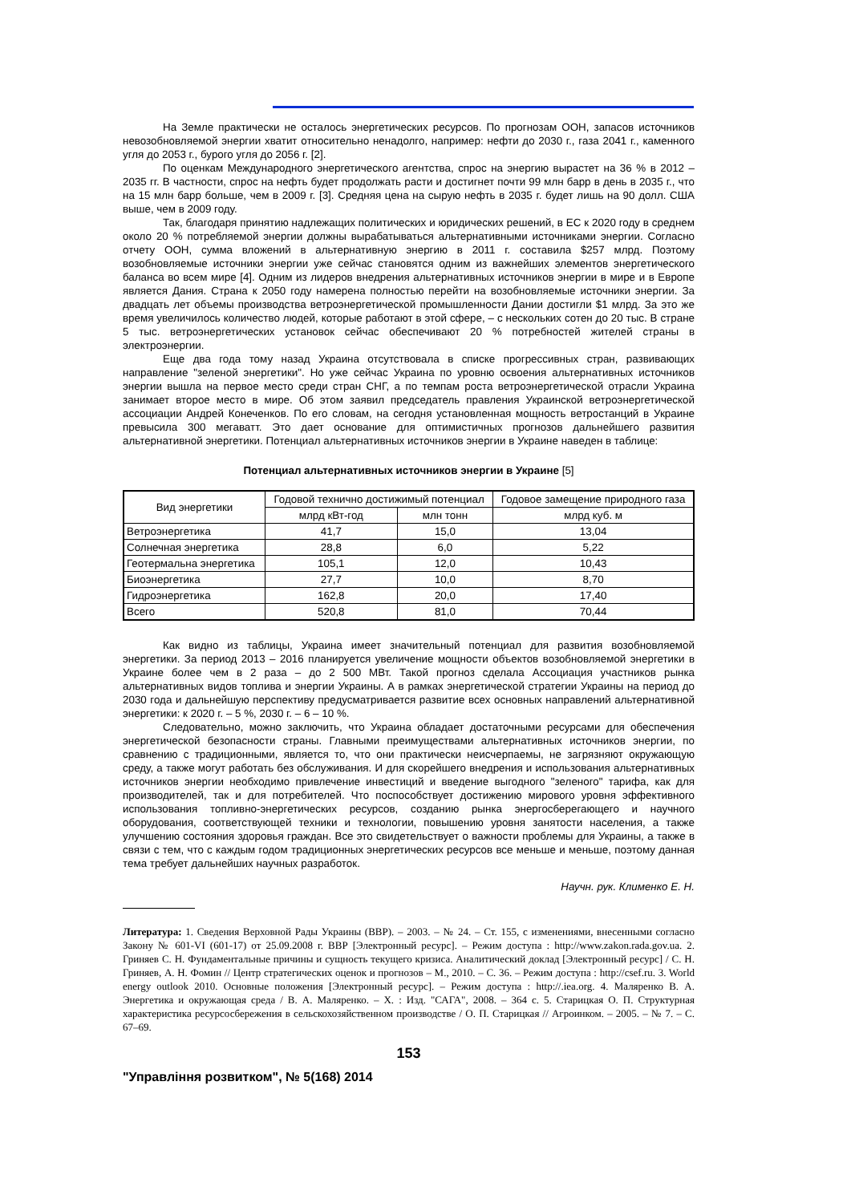На Земле практически не осталось энергетических ресурсов. По прогнозам ООН, запасов источников невозобновляемой энергии хватит относительно ненадолго, например: нефти до 2030 г., газа 2041 г., каменного угля до 2053 г., бурого угля до 2056 г. [2].
По оценкам Международного энергетического агентства, спрос на энергию вырастет на 36 % в 2012 – 2035 гг. В частности, спрос на нефть будет продолжать расти и достигнет почти 99 млн барр в день в 2035 г., что на 15 млн барр больше, чем в 2009 г. [3]. Средняя цена на сырую нефть в 2035 г. будет лишь на 90 долл. США выше, чем в 2009 году.
Так, благодаря принятию надлежащих политических и юридических решений, в ЕС к 2020 году в среднем около 20 % потребляемой энергии должны вырабатываться альтернативными источниками энергии. Согласно отчету ООН, сумма вложений в альтернативную энергию в 2011 г. составила $257 млрд. Поэтому возобновляемые источники энергии уже сейчас становятся одним из важнейших элементов энергетического баланса во всем мире [4]. Одним из лидеров внедрения альтернативных источников энергии в мире и в Европе является Дания. Страна к 2050 году намерена полностью перейти на возобновляемые источники энергии. За двадцать лет объемы производства ветроэнергетической промышленности Дании достигли $1 млрд. За это же время увеличилось количество людей, которые работают в этой сфере, – с нескольких сотен до 20 тыс. В стране 5 тыс. ветроэнергетических установок сейчас обеспечивают 20 % потребностей жителей страны в электроэнергии.
Еще два года тому назад Украина отсутствовала в списке прогрессивных стран, развивающих направление "зеленой энергетики". Но уже сейчас Украина по уровню освоения альтернативных источников энергии вышла на первое место среди стран СНГ, а по темпам роста ветроэнергетической отрасли Украина занимает второе место в мире. Об этом заявил председатель правления Украинской ветроэнергетической ассоциации Андрей Конеченков. По его словам, на сегодня установленная мощность ветростанций в Украине превысила 300 мегаватт. Это дает основание для оптимистичных прогнозов дальнейшего развития альтернативной энергетики. Потенциал альтернативных источников энергии в Украине наведен в таблице:
Потенциал альтернативных источников энергии в Украине [5]
| Вид энергетики | Годовой технично достижимый потенциал | | Годовое замещение природного газа |
| --- | --- | --- | --- |
| | млрд кВт-год | млн тонн | млрд куб. м |
| Ветроэнергетика | 41,7 | 15,0 | 13,04 |
| Солнечная энергетика | 28,8 | 6,0 | 5,22 |
| Геотермальна энергетика | 105,1 | 12,0 | 10,43 |
| Биоэнергетика | 27,7 | 10,0 | 8,70 |
| Гидроэнергетика | 162,8 | 20,0 | 17,40 |
| Всего | 520,8 | 81,0 | 70,44 |
Как видно из таблицы, Украина имеет значительный потенциал для развития возобновляемой энергетики. За период 2013 – 2016 планируется увеличение мощности объектов возобновляемой энергетики в Украине более чем в 2 раза – до 2 500 МВт. Такой прогноз сделала Ассоциация участников рынка альтернативных видов топлива и энергии Украины. А в рамках энергетической стратегии Украины на период до 2030 года и дальнейшую перспективу предусматривается развитие всех основных направлений альтернативной энергетики: к 2020 г. – 5 %, 2030 г. – 6 – 10 %.
Следовательно, можно заключить, что Украина обладает достаточными ресурсами для обеспечения энергетической безопасности страны. Главными преимуществами альтернативных источников энергии, по сравнению с традиционными, является то, что они практически неисчерпаемы, не загрязняют окружающую среду, а также могут работать без обслуживания. И для скорейшего внедрения и использования альтернативных источников энергии необходимо привлечение инвестиций и введение выгодного "зеленого" тарифа, как для производителей, так и для потребителей. Что поспособствует достижению мирового уровня эффективного использования топливно-энергетических ресурсов, созданию рынка энергосберегающего и научного оборудования, соответствующей техники и технологии, повышению уровня занятости населения, а также улучшению состояния здоровья граждан. Все это свидетельствует о важности проблемы для Украины, а также в связи с тем, что с каждым годом традиционных энергетических ресурсов все меньше и меньше, поэтому данная тема требует дальнейших научных разработок.
Научн. рук. Клименко Е. Н.
Литература: 1. Сведения Верховной Рады Украины (ВВР). – 2003. – № 24. – Ст. 155, с изменениями, внесенными согласно Закону № 601-VI (601-17) от 25.09.2008 г. ВВР [Электронный ресурс]. – Режим доступа : http://www.zakon.rada.gov.ua. 2. Гриняев С. Н. Фундаментальные причины и сущность текущего кризиса. Аналитический доклад [Электронный ресурс] / С. Н. Гриняев, А. Н. Фомин // Центр стратегических оценок и прогнозов – М., 2010. – С. 36. – Режим доступа : http://csef.ru. 3. World energy outlook 2010. Основные положения [Электронный ресурс]. – Режим доступа : http://.iea.org. 4. Маляренко В. А. Энергетика и окружающая среда / В. А. Маляренко. – Х. : Изд. "САГА", 2008. – 364 с. 5. Старицкая О. П. Структурная характеристика ресурсосбережения в сельскохозяйственном производстве / О. П. Старицкая // Агроинком. – 2005. – № 7. – С. 67–69.
153
"Управління розвитком", № 5(168) 2014